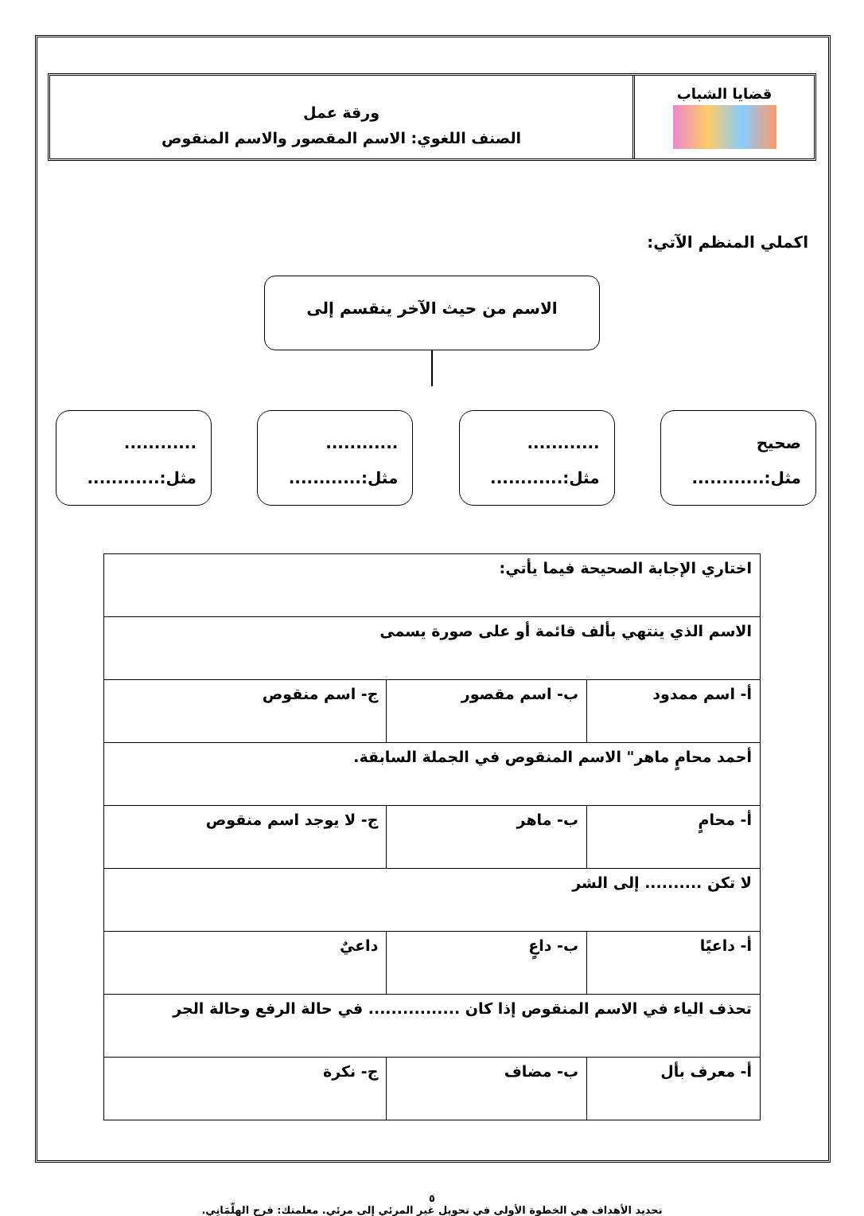قضايا الشباب
ورقة عمل
الصنف اللغوي: الاسم المقصور والاسم المنقوص
اكملي المنظم الآتي:
الاسم من حيث الآخر ينقسم إلى
صحيح
مثل:............
............
مثل:............
............
مثل:............
............
مثل:............
| اختاري الإجابة الصحيحة فيما يأتي: | | |
| الاسم الذي ينتهي بألف قائمة أو على صورة يسمى | | |
| أ- اسم ممدود | ب- اسم مقصور | ج- اسم منقوص |
| أحمد محامٍ ماهر" الاسم المنقوص في الجملة السابقة. | | |
| أ- محامٍ | ب- ماهر | ج- لا يوجد اسم منقوص |
| لا تكن .......... إلى الشر | | |
| أ- داعيًا | ب- داعٍ | داعيٌ |
| تحذف الياء في الاسم المنقوص إذا كان ................ في حالة الرفع وحالة الجر | | |
| أ- معرف بأل | ب- مضاف | ج- نكرة |
٥
تحديد الأهداف هي الخطوة الأولى في تحويل غير المرئي إلى مرئي. معلمتك: فرح الهِلّمَانِي.